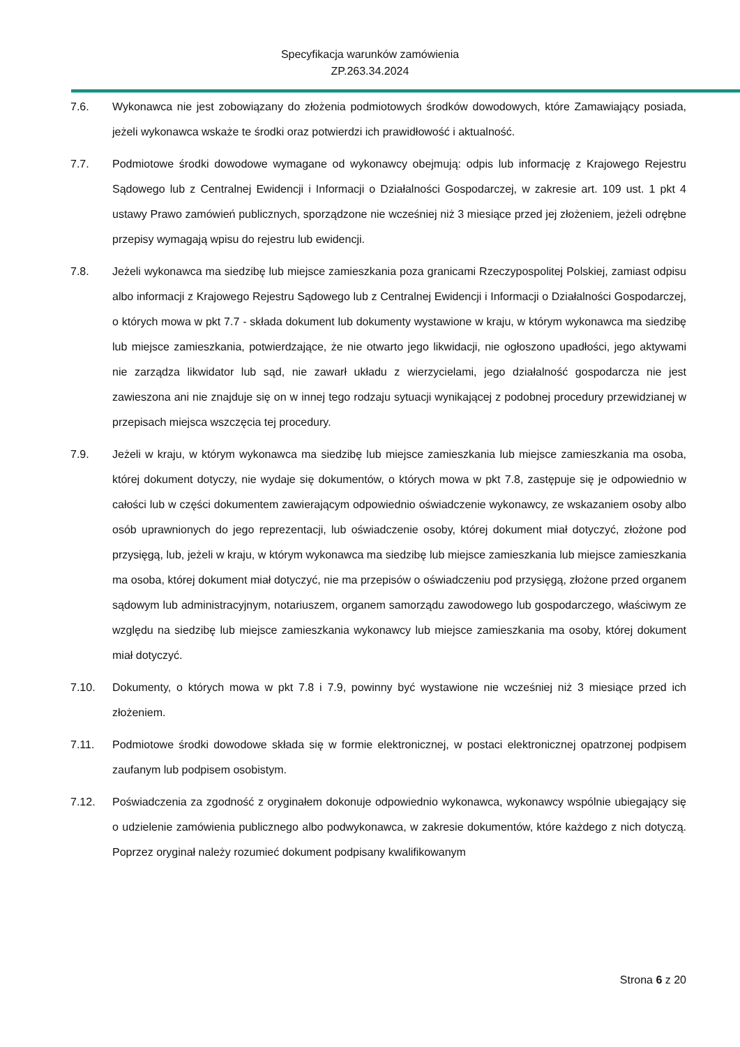Specyfikacja warunków zamówienia
ZP.263.34.2024
7.6. Wykonawca nie jest zobowiązany do złożenia podmiotowych środków dowodowych, które Zamawiający posiada, jeżeli wykonawca wskaże te środki oraz potwierdzi ich prawidłowość i aktualność.
7.7. Podmiotowe środki dowodowe wymagane od wykonawcy obejmują: odpis lub informację z Krajowego Rejestru Sądowego lub z Centralnej Ewidencji i Informacji o Działalności Gospodarczej, w zakresie art. 109 ust. 1 pkt 4 ustawy Prawo zamówień publicznych, sporządzone nie wcześniej niż 3 miesiące przed jej złożeniem, jeżeli odrębne przepisy wymagają wpisu do rejestru lub ewidencji.
7.8. Jeżeli wykonawca ma siedzibę lub miejsce zamieszkania poza granicami Rzeczypospolitej Polskiej, zamiast odpisu albo informacji z Krajowego Rejestru Sądowego lub z Centralnej Ewidencji i Informacji o Działalności Gospodarczej, o których mowa w pkt 7.7 - składa dokument lub dokumenty wystawione w kraju, w którym wykonawca ma siedzibę lub miejsce zamieszkania, potwierdzające, że nie otwarto jego likwidacji, nie ogłoszono upadłości, jego aktywami nie zarządza likwidator lub sąd, nie zawarł układu z wierzycielami, jego działalność gospodarcza nie jest zawieszona ani nie znajduje się on w innej tego rodzaju sytuacji wynikającej z podobnej procedury przewidzianej w przepisach miejsca wszczęcia tej procedury.
7.9. Jeżeli w kraju, w którym wykonawca ma siedzibę lub miejsce zamieszkania lub miejsce zamieszkania ma osoba, której dokument dotyczy, nie wydaje się dokumentów, o których mowa w pkt 7.8, zastępuje się je odpowiednio w całości lub w części dokumentem zawierającym odpowiednio oświadczenie wykonawcy, ze wskazaniem osoby albo osób uprawnionych do jego reprezentacji, lub oświadczenie osoby, której dokument miał dotyczyć, złożone pod przysięgą, lub, jeżeli w kraju, w którym wykonawca ma siedzibę lub miejsce zamieszkania lub miejsce zamieszkania ma osoba, której dokument miał dotyczyć, nie ma przepisów o oświadczeniu pod przysięgą, złożone przed organem sądowym lub administracyjnym, notariuszem, organem samorządu zawodowego lub gospodarczego, właściwym ze względu na siedzibę lub miejsce zamieszkania wykonawcy lub miejsce zamieszkania ma osoby, której dokument miał dotyczyć.
7.10. Dokumenty, o których mowa w pkt 7.8 i 7.9, powinny być wystawione nie wcześniej niż 3 miesiące przed ich złożeniem.
7.11. Podmiotowe środki dowodowe składa się w formie elektronicznej, w postaci elektronicznej opatrzonej podpisem zaufanym lub podpisem osobistym.
7.12. Poświadczenia za zgodność z oryginałem dokonuje odpowiednio wykonawca, wykonawcy wspólnie ubiegający się o udzielenie zamówienia publicznego albo podwykonawca, w zakresie dokumentów, które każdego z nich dotyczą. Poprzez oryginał należy rozumieć dokument podpisany kwalifikowanym
Strona 6 z 20